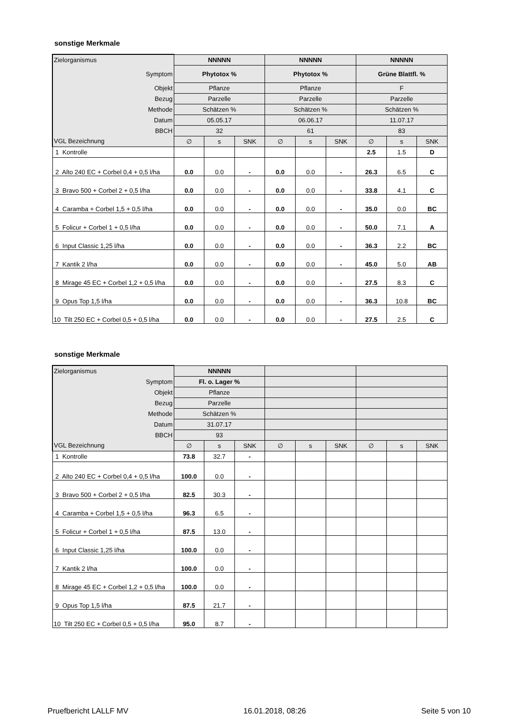sonstige Merkmale
| Zielorganismus | NNNNN | | | NNNNN | | | NNNNN | | |
| Symptom | Phytotox % | | | Phytotox % | | | Grüne Blattfl. % | | |
| Objekt | Pflanze | | | Pflanze | | | F | | |
| Bezug | Parzelle | | | Parzelle | | | Parzelle | | |
| Methode | Schätzen % | | | Schätzen % | | | Schätzen % | | |
| Datum | 05.05.17 | | | 06.06.17 | | | 11.07.17 | | |
| BBCH | 32 | | | 61 | | | 83 | | |
| VGL Bezeichnung | ∅ | s | SNK | ∅ | s | SNK | ∅ | s | SNK |
| 1 Kontrolle | | | | | | | 2.5 | 1.5 | D |
| 2 Alto 240 EC + Corbel 0,4 + 0,5 l/ha | 0.0 | 0.0 | - | 0.0 | 0.0 | - | 26.3 | 6.5 | C |
| 3 Bravo 500 + Corbel 2 + 0,5 l/ha | 0.0 | 0.0 | - | 0.0 | 0.0 | - | 33.8 | 4.1 | C |
| 4 Caramba + Corbel 1,5 + 0,5 l/ha | 0.0 | 0.0 | - | 0.0 | 0.0 | - | 35.0 | 0.0 | BC |
| 5 Folicur + Corbel 1 + 0,5 l/ha | 0.0 | 0.0 | - | 0.0 | 0.0 | - | 50.0 | 7.1 | A |
| 6 Input Classic 1,25 l/ha | 0.0 | 0.0 | - | 0.0 | 0.0 | - | 36.3 | 2.2 | BC |
| 7 Kantik 2 l/ha | 0.0 | 0.0 | - | 0.0 | 0.0 | - | 45.0 | 5.0 | AB |
| 8 Mirage 45 EC + Corbel 1,2 + 0,5 l/ha | 0.0 | 0.0 | - | 0.0 | 0.0 | - | 27.5 | 8.3 | C |
| 9 Opus Top 1,5 l/ha | 0.0 | 0.0 | - | 0.0 | 0.0 | - | 36.3 | 10.8 | BC |
| 10 Tilt 250 EC + Corbel 0,5 + 0,5 l/ha | 0.0 | 0.0 | - | 0.0 | 0.0 | - | 27.5 | 2.5 | C |
sonstige Merkmale
| Zielorganismus | NNNNN | | | | | | | | |
| Symptom | Fl. o. Lager % | | | | | | | | |
| Objekt | Pflanze | | | | | | | | |
| Bezug | Parzelle | | | | | | | | |
| Methode | Schätzen % | | | | | | | | |
| Datum | 31.07.17 | | | | | | | | |
| BBCH | 93 | | | | | | | | |
| VGL Bezeichnung | ∅ | s | SNK | ∅ | s | SNK | ∅ | s | SNK |
| 1 Kontrolle | 73.8 | 32.7 | - | | | | | | |
| 2 Alto 240 EC + Corbel 0,4 + 0,5 l/ha | 100.0 | 0.0 | - | | | | | | |
| 3 Bravo 500 + Corbel 2 + 0,5 l/ha | 82.5 | 30.3 | - | | | | | | |
| 4 Caramba + Corbel 1,5 + 0,5 l/ha | 96.3 | 6.5 | - | | | | | | |
| 5 Folicur + Corbel 1 + 0,5 l/ha | 87.5 | 13.0 | - | | | | | | |
| 6 Input Classic 1,25 l/ha | 100.0 | 0.0 | - | | | | | | |
| 7 Kantik 2 l/ha | 100.0 | 0.0 | - | | | | | | |
| 8 Mirage 45 EC + Corbel 1,2 + 0,5 l/ha | 100.0 | 0.0 | - | | | | | | |
| 9 Opus Top 1,5 l/ha | 87.5 | 21.7 | - | | | | | | |
| 10 Tilt 250 EC + Corbel 0,5 + 0,5 l/ha | 95.0 | 8.7 | - | | | | | | |
Pruefbericht LALLF MV 16.01.2018, 08:26 Seite 5 von 10